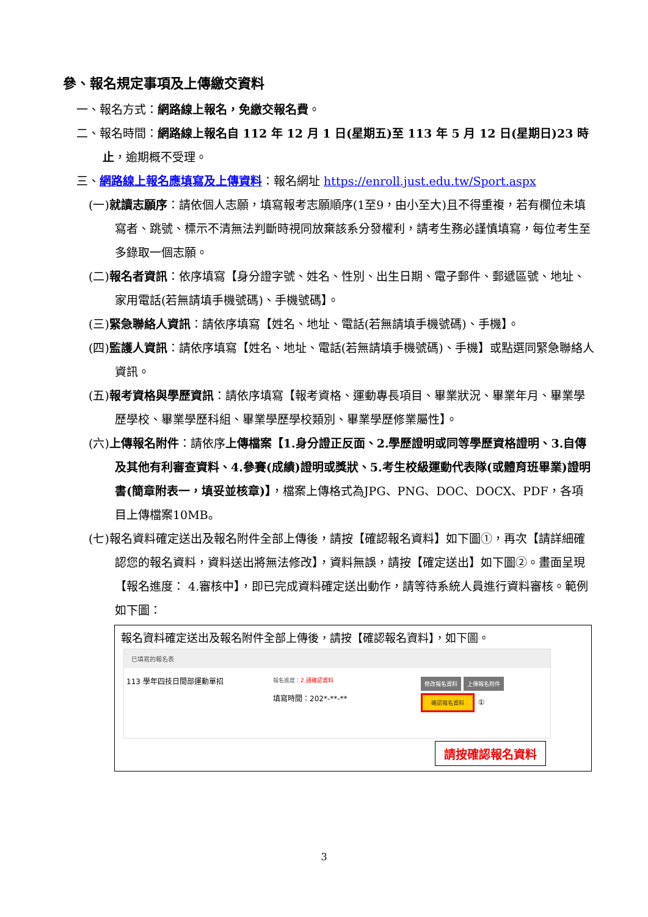參、報名規定事項及上傳繳交資料
一、報名方式：網路線上報名，免繳交報名費。
二、報名時間：網路線上報名自 112 年 12 月 1 日(星期五)至 113 年 5 月 12 日(星期日)23 時止，逾期概不受理。
三、網路線上報名應填寫及上傳資料：報名網址 https://enroll.just.edu.tw/Sport.aspx
(一)就讀志願序：請依個人志願，填寫報考志願順序(1至9，由小至大)且不得重複，若有欄位未填寫者、跳號、標示不清無法判斷時視同放棄該系分發權利，請考生務必謹慎填寫，每位考生至多錄取一個志願。
(二)報名者資訊：依序填寫【身分證字號、姓名、性別、出生日期、電子郵件、郵遞區號、地址、家用電話(若無請填手機號碼)、手機號碼】。
(三)緊急聯絡人資訊：請依序填寫【姓名、地址、電話(若無請填手機號碼)、手機】。
(四)監護人資訊：請依序填寫【姓名、地址、電話(若無請填手機號碼)、手機】或點選同緊急聯絡人資訊。
(五)報考資格與學歷資訊：請依序填寫【報考資格、運動專長項目、畢業狀況、畢業年月、畢業學歷學校、畢業學歷科組、畢業學歷學校類別、畢業學歷修業屬性】。
(六)上傳報名附件：請依序上傳檔案【1.身分證正反面、2.學歷證明或同等學歷資格證明、3.自傳及其他有利審查資料、4.參賽(成績)證明或獎狀、5.考生校級運動代表隊(或體育班畢業)證明書(簡章附表一，填妥並核章)】，檔案上傳格式為JPG、PNG、DOC、DOCX、PDF，各項目上傳檔案10MB。
(七)報名資料確定送出及報名附件全部上傳後，請按【確認報名資料】如下圖①，再次【請詳細確認您的報名資料，資料送出將無法修改】，資料無誤，請按【確定送出】如下圖②。畫面呈現【報名進度： 4.審核中】，即已完成資料確定送出動作，請等待系統人員進行資料審核。範例如下圖：
報名資料確定送出及報名附件全部上傳後，請按【確認報名資料】，如下圖。
已填寫的報名表
113 學年四技日間部運動單招
報名進度：2.請確認資料
填寫時間：202*-**-**
修改報名資料 上傳報名附件
確認報名資料 ①
請按確認報名資料
3